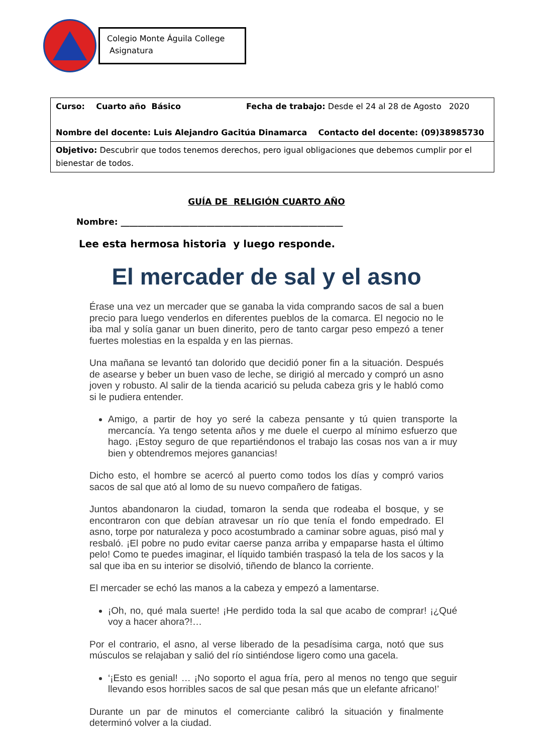Colegio Monte Águila College
Asignatura
| Curso: Cuarto año Básico Fecha de trabajo: Desde el 24 al 28 de Agosto 2020 Nombre del docente: Luis Alejandro Gacitúa Dinamarca Contacto del docente: (09)38985730 |
| Objetivo: Descubrir que todos tenemos derechos, pero igual obligaciones que debemos cumplir por el bienestar de todos. |
GUÍA DE RELIGIÓN CUARTO AÑO
Nombre: ____________________________________________________
Lee esta hermosa historia y luego responde.
El mercader de sal y el asno
Érase una vez un mercader que se ganaba la vida comprando sacos de sal a buen precio para luego venderlos en diferentes pueblos de la comarca. El negocio no le iba mal y solía ganar un buen dinerito, pero de tanto cargar peso empezó a tener fuertes molestias en la espalda y en las piernas.
Una mañana se levantó tan dolorido que decidió poner fin a la situación. Después de asearse y beber un buen vaso de leche, se dirigió al mercado y compró un asno joven y robusto. Al salir de la tienda acarició su peluda cabeza gris y le habló como si le pudiera entender.
Amigo, a partir de hoy yo seré la cabeza pensante y tú quien transporte la mercancía. Ya tengo setenta años y me duele el cuerpo al mínimo esfuerzo que hago. ¡Estoy seguro de que repartiéndonos el trabajo las cosas nos van a ir muy bien y obtendremos mejores ganancias!
Dicho esto, el hombre se acercó al puerto como todos los días y compró varios sacos de sal que ató al lomo de su nuevo compañero de fatigas.
Juntos abandonaron la ciudad, tomaron la senda que rodeaba el bosque, y se encontraron con que debían atravesar un río que tenía el fondo empedrado. El asno, torpe por naturaleza y poco acostumbrado a caminar sobre aguas, pisó mal y resbaló. ¡El pobre no pudo evitar caerse panza arriba y empaparse hasta el último pelo! Como te puedes imaginar, el líquido también traspasó la tela de los sacos y la sal que iba en su interior se disolvió, tiñendo de blanco la corriente.
El mercader se echó las manos a la cabeza y empezó a lamentarse.
¡Oh, no, qué mala suerte! ¡He perdido toda la sal que acabo de comprar! ¡¿Qué voy a hacer ahora?!…
Por el contrario, el asno, al verse liberado de la pesadísima carga, notó que sus músculos se relajaban y salió del río sintiéndose ligero como una gacela.
‘¡Esto es genial! … ¡No soporto el agua fría, pero al menos no tengo que seguir llevando esos horribles sacos de sal que pesan más que un elefante africano!’
Durante un par de minutos el comerciante calibró la situación y finalmente determinó volver a la ciudad.